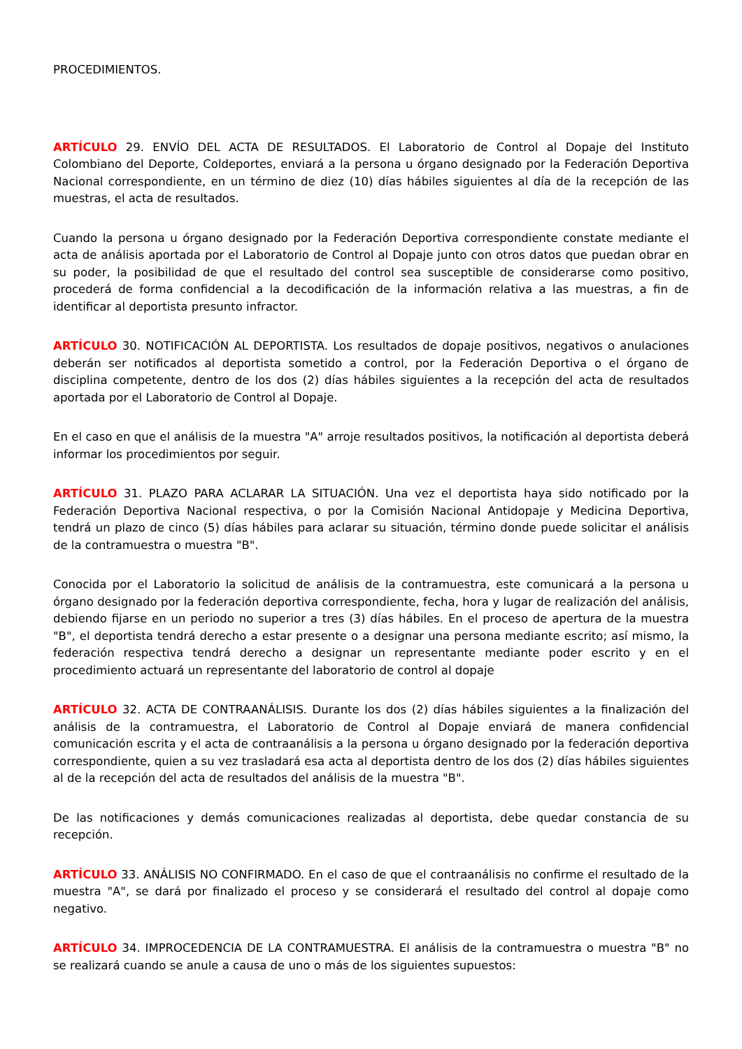PROCEDIMIENTOS.
ARTÍCULO 29. ENVÍO DEL ACTA DE RESULTADOS. El Laboratorio de Control al Dopaje del Instituto Colombiano del Deporte, Coldeportes, enviará a la persona u órgano designado por la Federación Deportiva Nacional correspondiente, en un término de diez (10) días hábiles siguientes al día de la recepción de las muestras, el acta de resultados.
Cuando la persona u órgano designado por la Federación Deportiva correspondiente constate mediante el acta de análisis aportada por el Laboratorio de Control al Dopaje junto con otros datos que puedan obrar en su poder, la posibilidad de que el resultado del control sea susceptible de considerarse como positivo, procederá de forma confidencial a la decodificación de la información relativa a las muestras, a fin de identificar al deportista presunto infractor.
ARTÍCULO 30. NOTIFICACIÓN AL DEPORTISTA. Los resultados de dopaje positivos, negativos o anulaciones deberán ser notificados al deportista sometido a control, por la Federación Deportiva o el órgano de disciplina competente, dentro de los dos (2) días hábiles siguientes a la recepción del acta de resultados aportada por el Laboratorio de Control al Dopaje.
En el caso en que el análisis de la muestra "A" arroje resultados positivos, la notificación al deportista deberá informar los procedimientos por seguir.
ARTÍCULO 31. PLAZO PARA ACLARAR LA SITUACIÓN. Una vez el deportista haya sido notificado por la Federación Deportiva Nacional respectiva, o por la Comisión Nacional Antidopaje y Medicina Deportiva, tendrá un plazo de cinco (5) días hábiles para aclarar su situación, término donde puede solicitar el análisis de la contramuestra o muestra "B".
Conocida por el Laboratorio la solicitud de análisis de la contramuestra, este comunicará a la persona u órgano designado por la federación deportiva correspondiente, fecha, hora y lugar de realización del análisis, debiendo fijarse en un periodo no superior a tres (3) días hábiles. En el proceso de apertura de la muestra "B", el deportista tendrá derecho a estar presente o a designar una persona mediante escrito; así mismo, la federación respectiva tendrá derecho a designar un representante mediante poder escrito y en el procedimiento actuará un representante del laboratorio de control al dopaje
ARTÍCULO 32. ACTA DE CONTRAANÁLISIS. Durante los dos (2) días hábiles siguientes a la finalización del análisis de la contramuestra, el Laboratorio de Control al Dopaje enviará de manera confidencial comunicación escrita y el acta de contraanálisis a la persona u órgano designado por la federación deportiva correspondiente, quien a su vez trasladará esa acta al deportista dentro de los dos (2) días hábiles siguientes al de la recepción del acta de resultados del análisis de la muestra "B".
De las notificaciones y demás comunicaciones realizadas al deportista, debe quedar constancia de su recepción.
ARTÍCULO 33. ANÁLISIS NO CONFIRMADO. En el caso de que el contraanálisis no confirme el resultado de la muestra "A", se dará por finalizado el proceso y se considerará el resultado del control al dopaje como negativo.
ARTÍCULO 34. IMPROCEDENCIA DE LA CONTRAMUESTRA. El análisis de la contramuestra o muestra "B" no se realizará cuando se anule a causa de uno o más de los siguientes supuestos: